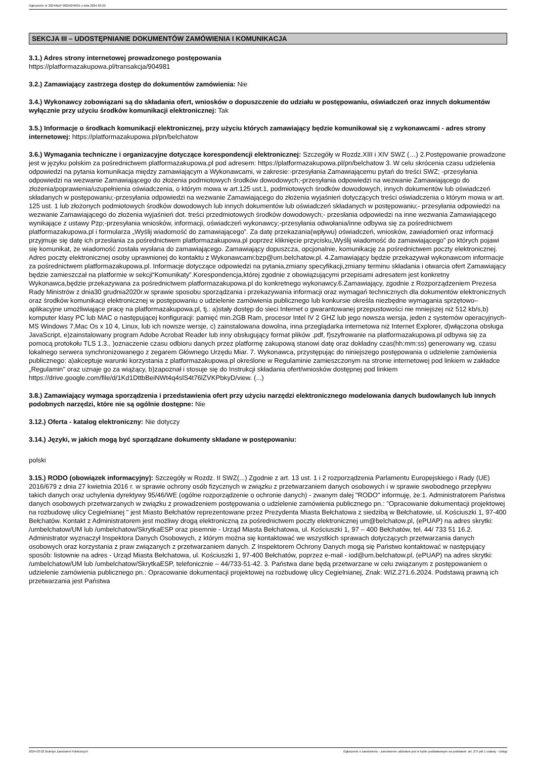Ogłoszenie nr 2024/BZP 00256246/01 z dnia 2024-03-22
SEKCJA III – UDOSTĘPNIANIE DOKUMENTÓW ZAMÓWIENIA I KOMUNIKACJA
3.1.) Adres strony internetowej prowadzonego postępowania
https://platformazakupowa.pl/transakcja/904981
3.2.) Zamawiający zastrzega dostęp do dokumentów zamówienia: Nie
3.4.) Wykonawcy zobowiązani są do składania ofert, wniosków o dopuszczenie do udziału w postępowaniu, oświadczeń oraz innych dokumentów wyłącznie przy użyciu środków komunikacji elektronicznej: Tak
3.5.) Informacje o środkach komunikacji elektronicznej, przy użyciu których zamawiający będzie komunikował się z wykonawcami - adres strony internetowej: https://platformazakupowa.pl/pn/belchatow
3.6.) Wymagania techniczne i organizacyjne dotyczące korespondencji elektronicznej: Szczegóły w Rozdz.XIII i XIV SWZ (…) 2.Postępowanie prowadzone jest w języku polskim za pośrednictwem platformazakupowa.pl pod adresem: https://platformazakupowa.pl/pn/belchatow 3. W celu skrócenia czasu udzielenia odpowiedzi na pytania komunikacja między zamawiającym a Wykonawcami, w zakresie:-przesyłania Zamawiającemu pytań do treści SWZ; -przesyłania odpowiedzi na wezwanie Zamawiającego do złożenia podmiotowych środków dowodowych;-przesyłania odpowiedzi na wezwanie Zamawiającego do złożenia/poprawienia/uzupełnienia oświadczenia, o którym mowa w art.125 ust.1, podmiotowych środków dowodowych, innych dokumentów lub oświadczeń składanych w postępowaniu;-przesyłania odpowiedzi na wezwanie Zamawiającego do złożenia wyjaśnień dotyczących treści oświadczenia o którym mowa w art. 125 ust. 1 lub złożonych podmiotowych środków dowodowych lub innych dokumentów lub oświadczeń składanych w postępowaniu;- przesyłania odpowiedzi na wezwanie Zamawiającego do złożenia wyjaśnień dot. treści przedmiotowych środków dowodowych;- przesłania odpowiedzi na inne wezwania Zamawiającego wynikające z ustawy Pzp;-przesyłania wniosków, informacji, oświadczeń wykonawcy;-przesyłania odwołania/inne odbywa się za pośrednictwem platformazakupowa.pl i formularza „Wyślij wiadomość do zamawiającego”. Za datę przekazania(wpływu) oświadczeń, wniosków, zawiadomień oraz informacji przyjmuje się datę ich przesłania za pośrednictwem platformazakupowa.pl poprzez kliknięcie przycisku„Wyślij wiadomość do zamawiającego” po których pojawi się komunikat, że wiadomość została wysłana do zamawiającego. Zamawiający dopuszcza, opcjonalnie, komunikację za pośrednictwem poczty elektronicznej. Adres poczty elektronicznej osoby uprawnionej do kontaktu z Wykonawcami:bzp@um.belchatow.pl. 4.Zamawiający będzie przekazywał wykonawcom informacje za pośrednictwem platformazakupowa.pl. Informacje dotyczące odpowiedzi na pytania,zmiany specyfikacji,zmiany terminu składania i otwarcia ofert Zamawiający będzie zamieszczał na platformie w sekcji“Komunikaty”.Korespondencja,której zgodnie z obowiązującymi przepisami adresatem jest konkretny Wykonawca,będzie przekazywana za pośrednictwem platformazakupowa.pl do konkretnego wykonawcy.6.Zamawiający, zgodnie z Rozporządzeniem Prezesa Rady Ministrów z dnia30 grudnia2020r.w sprawie sposobu sporządzania i przekazywania informacji oraz wymagań technicznych dla dokumentów elektronicznych oraz środków komunikacji elektronicznej w postępowaniu o udzielenie zamówienia publicznego lub konkursie określa niezbędne wymagania sprzętowo– aplikacyjne umożliwiające pracę na platformazakupowa.pl, tj.: a)stały dostęp do sieci Internet o gwarantowanej przepustowości nie mniejszej niż 512 kb/s,b) komputer klasy PC lub MAC o następującej konfiguracji: pamięć min.2GB Ram, procesor Intel IV 2 GHZ lub jego nowsza wersja, jeden z systemów operacyjnych- MS Windows 7,Mac Os x 10 4, Linux, lub ich nowsze wersje, c) zainstalowana dowolna, inna przeglądarka internetowa niż Internet Explorer, d)włączona obsługa JavaScript, e)zainstalowany program Adobe Acrobat Reader lub inny obsługujący format plików .pdf, f)szyfrowanie na platformazakupowa.pl odbywa się za pomocą protokołu TLS 1.3., )oznaczenie czasu odbioru danych przez platformę zakupową stanowi datę oraz dokładny czas(hh:mm:ss) generowany wg. czasu lokalnego serwera synchronizowanego z zegarem Głównego Urzędu Miar. 7. Wykonawca, przystępując do niniejszego postępowania o udzielenie zamówienia publicznego: a)akceptuje warunki korzystania z platformazakupowa.pl określone w Regulaminie zamieszczonym na stronie internetowej pod linkiem w zakładce „Regulamin" oraz uznaje go za wiążący, b)zapoznał i stosuje się do Instrukcji składania ofert/wniosków dostępnej pod linkiem https://drive.google.com/file/d/1Kd1DttbBeiNWt4q4slS4t76lZVKPbkyD/view. (...)
3.8.) Zamawiający wymaga sporządzenia i przedstawienia ofert przy użyciu narzędzi elektronicznego modelowania danych budowlanych lub innych podobnych narzędzi, które nie są ogólnie dostępne: Nie
3.12.) Oferta - katalog elektroniczny: Nie dotyczy
3.14.) Języki, w jakich mogą być sporządzane dokumenty składane w postępowaniu:
polski
3.15.) RODO (obowiązek informacyjny): Szczegóły w Rozdz. II SWZ(...) Zgodnie z art. 13 ust. 1 i 2 rozporządzenia Parlamentu Europejskiego i Rady (UE) 2016/679 z dnia 27 kwietnia 2016 r. w sprawie ochrony osób fizycznych w związku z przetwarzaniem danych osobowych i w sprawie swobodnego przepływu takich danych oraz uchylenia dyrektywy 95/46/WE (ogólne rozporządzenie o ochronie danych) - zwanym dalej "RODO" informuję, że:1. Administratorem Państwa danych osobowych przetwarzanych w związku z prowadzeniem postępowania o udzielenie zamówienia publicznego pn.: "Opracowanie dokumentacji projektowej na rozbudowę ulicy Cegielnianej " jest Miasto Bełchatów reprezentowane przez Prezydenta Miasta Bełchatowa z siedzibą w Bełchatowie, ul. Kościuszki 1, 97-400 Bełchatów. Kontakt z Administratorem jest możliwy drogą elektroniczną za pośrednictwem poczty elektronicznej um@belchatow.pl, (ePUAP) na adres skrytki: /umbelchatow/UM lub /umbelchatow/SkrytkaESP oraz pisemnie - Urząd Miasta Bełchatowa, ul. Kościuszki 1, 97 – 400 Bełchatów, tel. 44/ 733 51 16.2. Administrator wyznaczył Inspektora Danych Osobowych, z którym można się kontaktować we wszystkich sprawach dotyczących przetwarzania danych osobowych oraz korzystania z praw związanych z przetwarzaniem danych. Z Inspektorem Ochrony Danych mogą się Państwo kontaktować w następujący sposób: listownie na adres - Urząd Miasta Bełchatowa, ul. Kościuszki 1, 97-400 Bełchatów, poprzez e-mail - iod@um.belchatow.pl, (ePUAP) na adres skrytki: /umbelchatow/UM lub /umbelchatow/SkrytkaESP, telefonicznie – 44/733-51-42. 3. Państwa dane będą przetwarzane w celu związanym z postępowaniem o udzielenie zamówienia publicznego pn.: Opracowanie dokumentacji projektowej na rozbudowę ulicy Cegielnianej, Znak: WIZ.271.6.2024. Podstawą prawną ich przetwarzania jest Państwa
2024-03-22 Biuletyn Zamówień Publicznych Ogłoszenie o zamówieniu - Zamówienie udzielane jest w trybie podstawowym na podstawie: art. 275 pkt 1 ustawy - Usługi